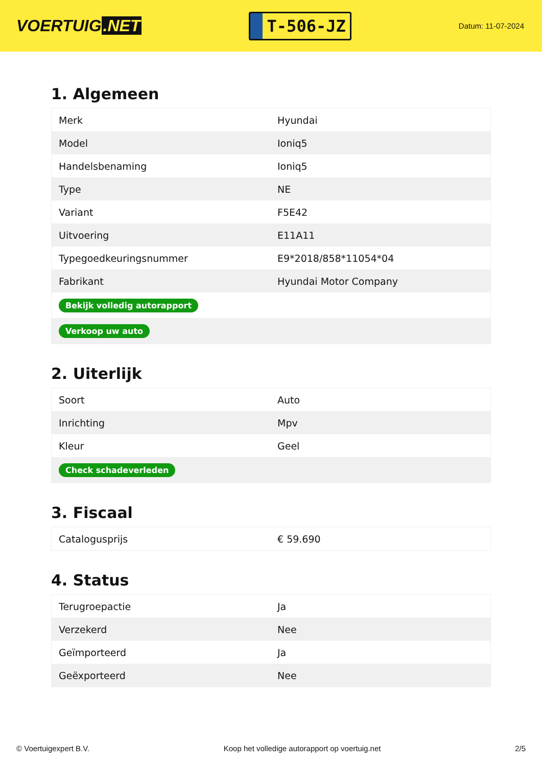VOERTUIG.NET
T-506-JZ
Datum: 11-07-2024
1. Algemeen
| Merk | Hyundai |
| Model | Ioniq5 |
| Handelsbenaming | Ioniq5 |
| Type | NE |
| Variant | F5E42 |
| Uitvoering | E11A11 |
| Typegoedkeuringsnummer | E9*2018/858*11054*04 |
| Fabrikant | Hyundai Motor Company |
| Bekijk volledig autorapport | |
| Verkoop uw auto | |
2. Uiterlijk
| Soort | Auto |
| Inrichting | Mpv |
| Kleur | Geel |
| Check schadeverleden | |
3. Fiscaal
| Catalogusprijs | € 59.690 |
4. Status
| Terugroepactie | Ja |
| Verzekerd | Nee |
| Geïmporteerd | Ja |
| Geëxporteerd | Nee |
© Voertuigexpert B.V. Koop het volledige autorapport op voertuig.net 2/5